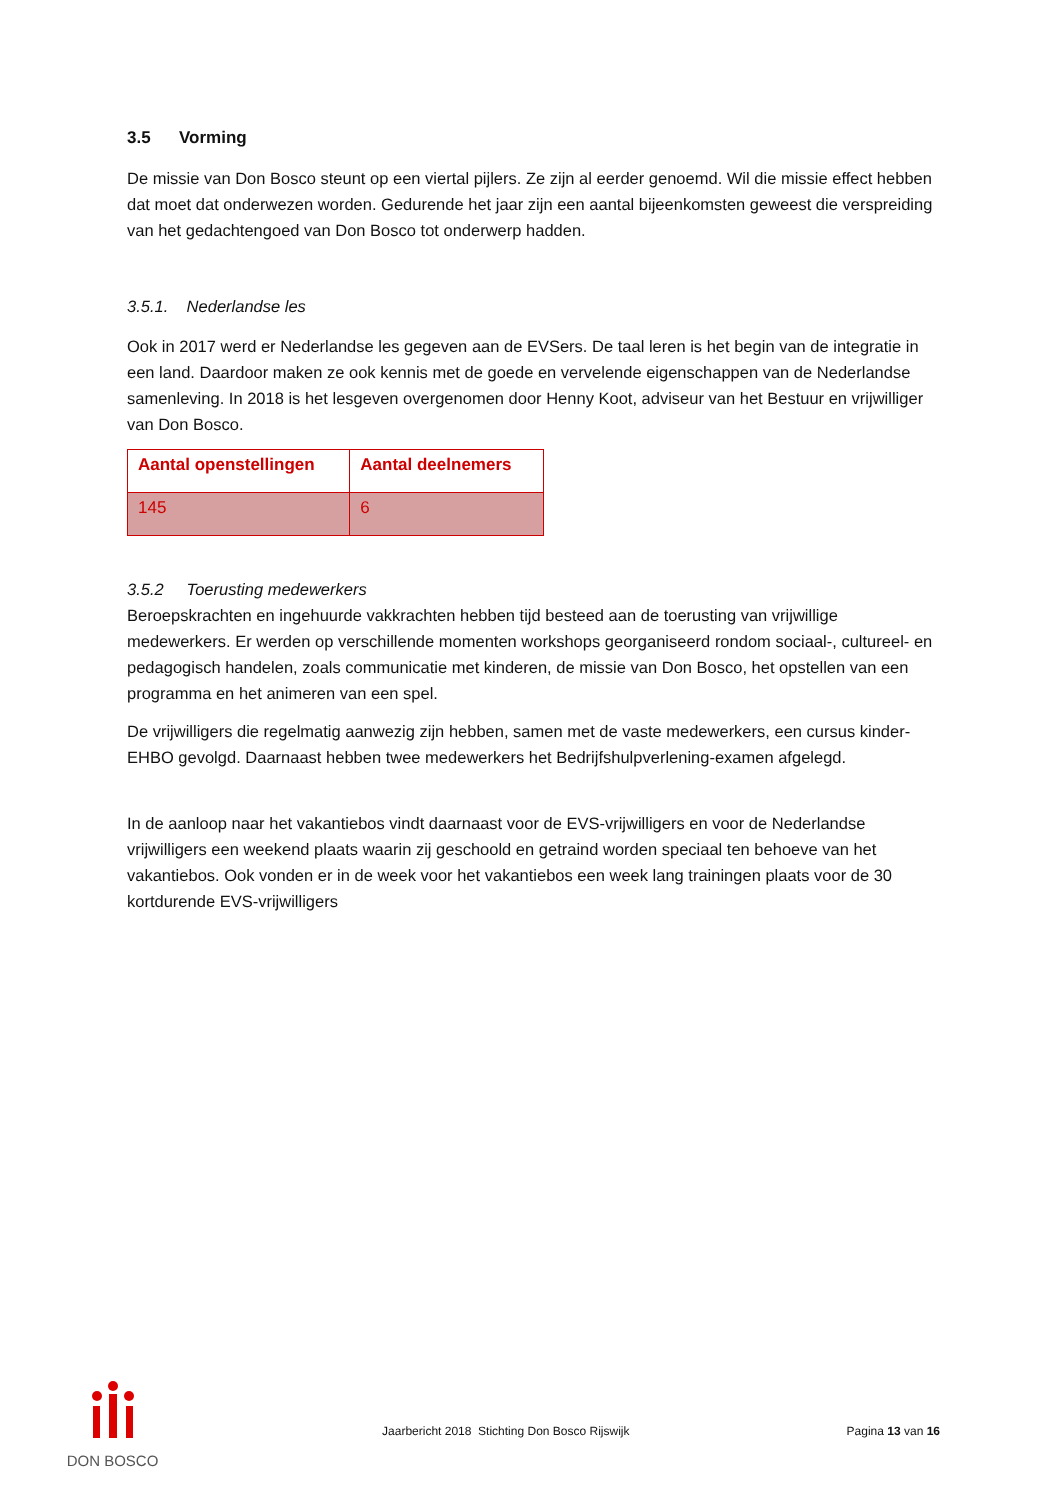3.5 Vorming
De missie van Don Bosco steunt op een viertal pijlers. Ze zijn al eerder genoemd. Wil die missie effect hebben dat moet dat onderwezen worden. Gedurende het jaar zijn een aantal bijeenkomsten geweest die verspreiding van het gedachtengoed van Don Bosco tot onderwerp hadden.
3.5.1. Nederlandse les
Ook in 2017 werd er Nederlandse les gegeven aan de EVSers. De taal leren is het begin van de integratie in een land. Daardoor maken ze ook kennis met de goede en vervelende eigenschappen van de Nederlandse samenleving. In 2018 is het lesgeven overgenomen door Henny Koot, adviseur van het Bestuur en vrijwilliger van Don Bosco.
| Aantal openstellingen | Aantal deelnemers |
| --- | --- |
| 145 | 6 |
3.5.2 Toerusting medewerkers
Beroepskrachten en ingehuurde vakkrachten hebben tijd besteed aan de toerusting van vrijwillige medewerkers. Er werden op verschillende momenten workshops georganiseerd rondom sociaal-, cultureel- en pedagogisch handelen, zoals communicatie met kinderen, de missie van Don Bosco, het opstellen van een programma en het animeren van een spel.
De vrijwilligers die regelmatig aanwezig zijn hebben, samen met de vaste medewerkers, een cursus kinder-EHBO gevolgd. Daarnaast hebben twee medewerkers het Bedrijfshulpverlening-examen afgelegd.
In de aanloop naar het vakantiebos vindt daarnaast voor de EVS-vrijwilligers en voor de Nederlandse vrijwilligers een weekend plaats waarin zij geschoold en getraind worden speciaal ten behoeve van het vakantiebos. Ook vonden er in de week voor het vakantiebos een week lang trainingen plaats voor de 30 kortdurende EVS-vrijwilligers
DON BOSCO
Jaarbericht 2018 Stichting Don Bosco Rijswijk
Pagina 13 van 16